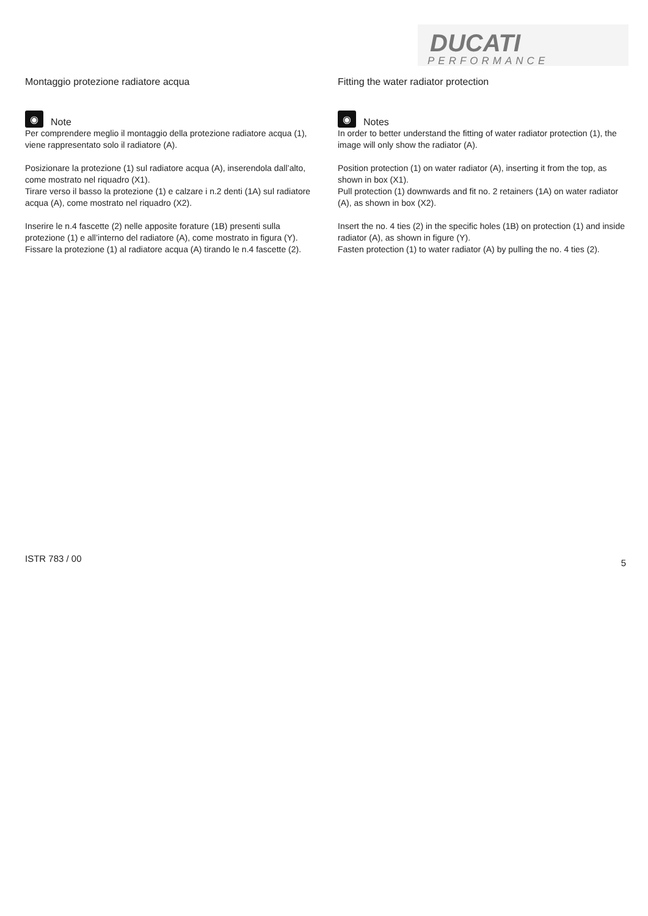DUCATI
PERFORMANCE
Montaggio protezione radiatore acqua
◉
Note
Per comprendere meglio il montaggio della protezione radiatore acqua (1), viene rappresentato solo il radiatore (A).
Posizionare la protezione (1) sul radiatore acqua (A), inserendola dall’alto, come mostrato nel riquadro (X1).
Tirare verso il basso la protezione (1) e calzare i n.2 denti (1A) sul radiatore acqua (A), come mostrato nel riquadro (X2).
Inserire le n.4 fascette (2) nelle apposite forature (1B) presenti sulla protezione (1) e all’interno del radiatore (A), come mostrato in figura (Y).
Fissare la protezione (1) al radiatore acqua (A) tirando le n.4 fascette (2).
Fitting the water radiator protection
◉
Notes
In order to better understand the fitting of water radiator protection (1), the image will only show the radiator (A).
Position protection (1) on water radiator (A), inserting it from the top, as shown in box (X1).
Pull protection (1) downwards and fit no. 2 retainers (1A) on water radiator (A), as shown in box (X2).
Insert the no. 4 ties (2) in the specific holes (1B) on protection (1) and inside radiator (A), as shown in figure (Y).
Fasten protection (1) to water radiator (A) by pulling the no. 4 ties (2).
ISTR 783 / 00 5